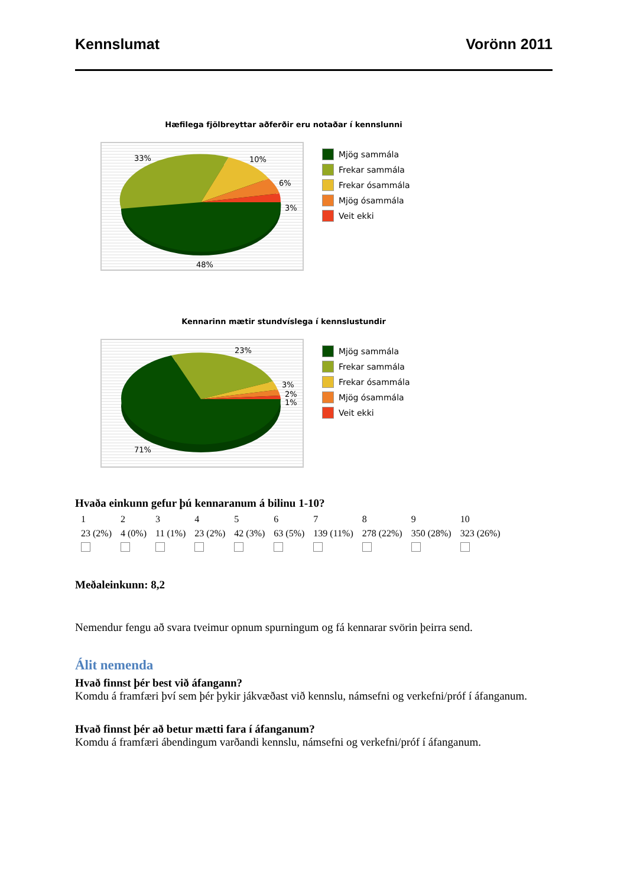Kennslumat Vorönn 2011
Hæfilega fjölbreyttar aðferðir eru notaðar í kennslunni
33%
10%
6%
3%
48%
Mjög sammála
Frekar sammála
Frekar ósammála
Mjög ósammála
Veit ekki
Kennarinn mætir stundvíslega í kennslustundir
23%
3%
2%
1%
71%
Mjög sammála
Frekar sammála
Frekar ósammála
Mjög ósammála
Veit ekki
Hvaða einkunn gefur þú kennaranum á bilinu 1-10?
| 1 | 2 | 3 | 4 | 5 | 6 | 7 | 8 | 9 | 10 |
| 23 (2%) | 4 (0%) | 11 (1%) | 23 (2%) | 42 (3%) | 63 (5%) | 139 (11%) | 278 (22%) | 350 (28%) | 323 (26%) |
Meðaleinkunn: 8,2
Nemendur fengu að svara tveimur opnum spurningum og fá kennarar svörin þeirra send.
Álit nemenda
Hvað finnst þér best við áfangann?
Komdu á framfæri því sem þér þykir jákvæðast við kennslu, námsefni og verkefni/próf í áfanganum.
Hvað finnst þér að betur mætti fara í áfanganum?
Komdu á framfæri ábendingum varðandi kennslu, námsefni og verkefni/próf í áfanganum.